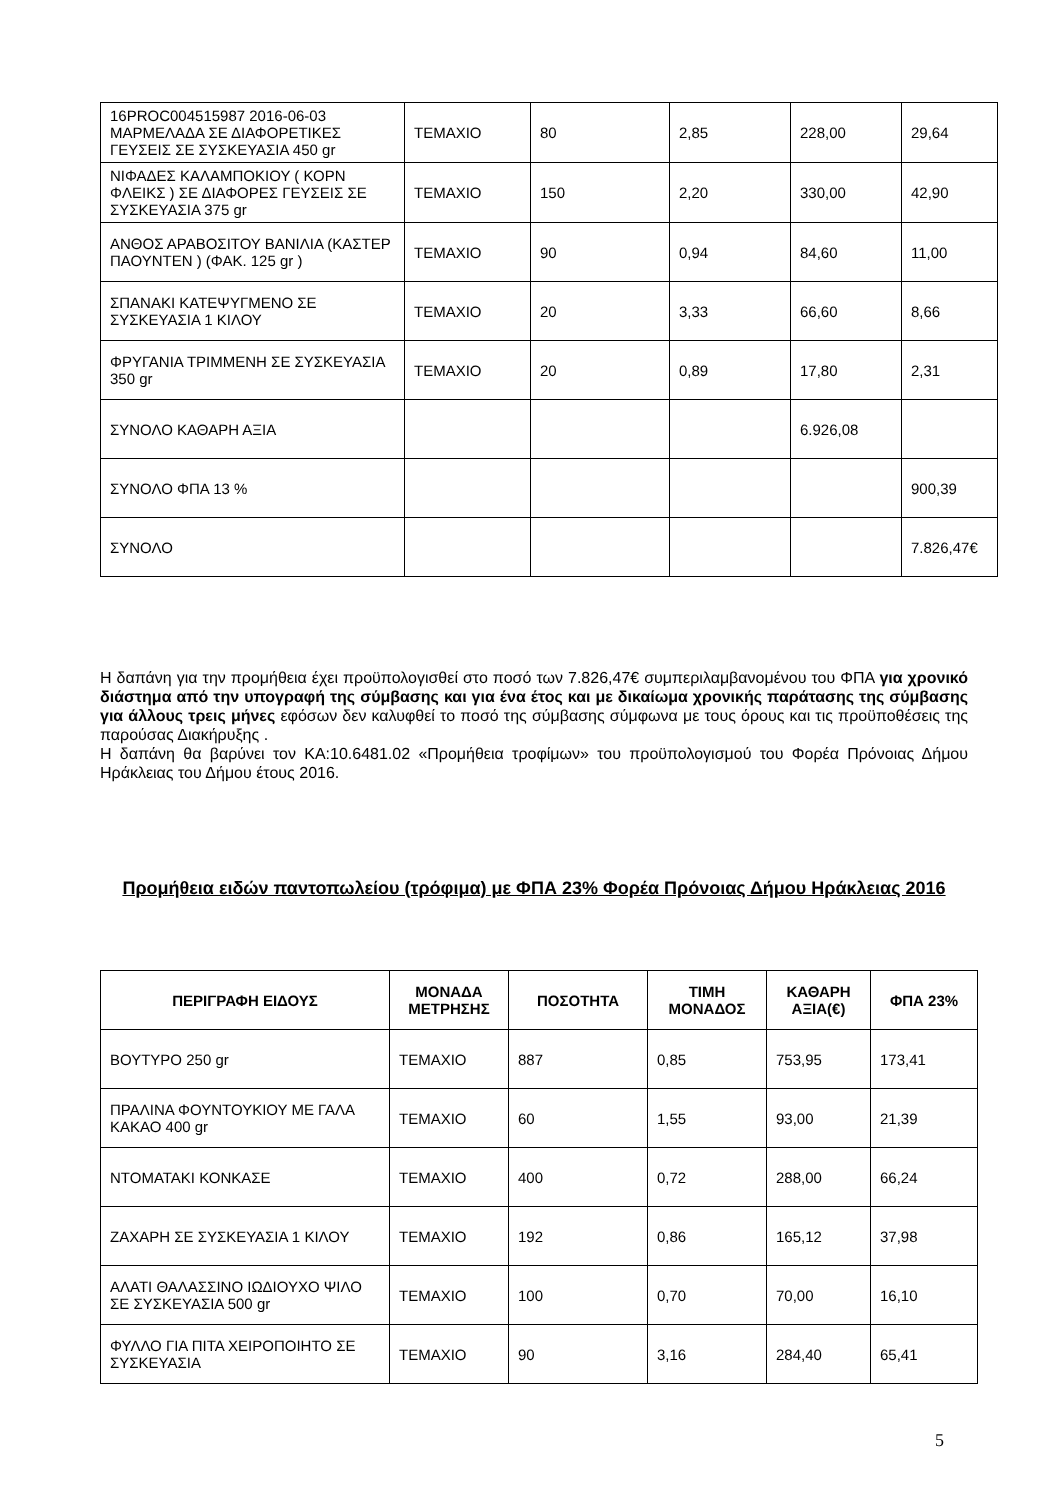| 16PROC004515987 2016-06-03 ΜΑΡΜΕΛΑΔΑ ΣΕ ΔΙΑΦΟΡΕΤΙΚΕΣ ΓΕΥΣΕΙΣ ΣΕ ΣΥΣΚΕΥΑΣΙΑ 450 gr | ΤΕΜΑΧΙΟ | 80 | 2,85 | 228,00 | 29,64 |
| ΝΙΦΑΔΕΣ ΚΑΛΑΜΠΟΚΙΟΥ ( ΚΟΡΝ ΦΛΕΙΚΣ ) ΣΕ ΔΙΑΦΟΡΕΣ ΓΕΥΣΕΙΣ ΣΕ ΣΥΣΚΕΥΑΣΙΑ 375 gr | ΤΕΜΑΧΙΟ | 150 | 2,20 | 330,00 | 42,90 |
| ΑΝΘΟΣ ΑΡΑΒΟΣΙΤΟΥ ΒΑΝΙΛΙΑ (ΚΑΣΤΕΡ ΠΑΟΥΝΤΕΝ ) (ΦΑΚ. 125 gr ) | ΤΕΜΑΧΙΟ | 90 | 0,94 | 84,60 | 11,00 |
| ΣΠΑΝΑΚΙ ΚΑΤΕΨΥΓΜΕΝΟ ΣΕ ΣΥΣΚΕΥΑΣΙΑ 1 ΚΙΛΟΥ | ΤΕΜΑΧΙΟ | 20 | 3,33 | 66,60 | 8,66 |
| ΦΡΥΓΑΝΙΑ ΤΡΙΜΜΕΝΗ ΣΕ ΣΥΣΚΕΥΑΣΙΑ 350 gr | ΤΕΜΑΧΙΟ | 20 | 0,89 | 17,80 | 2,31 |
| ΣΥΝΟΛΟ ΚΑΘΑΡΗ ΑΞΙΑ | | | | 6.926,08 | |
| ΣΥΝΟΛΟ ΦΠΑ 13 % | | | | | 900,39 |
| ΣΥΝΟΛΟ | | | | | 7.826,47€ |
Η δαπάνη για την προμήθεια έχει προϋπολογισθεί στο ποσό των 7.826,47€ συμπεριλαμβανομένου του ΦΠΑ για χρονικό διάστημα από την υπογραφή της σύμβασης και για ένα έτος και με δικαίωμα χρονικής παράτασης της σύμβασης για άλλους τρεις μήνες εφόσων δεν καλυφθεί το ποσό της σύμβασης σύμφωνα με τους όρους και τις προϋποθέσεις της παρούσας Διακήρυξης .
Η δαπάνη θα βαρύνει τον ΚΑ:10.6481.02 «Προμήθεια τροφίμων» του προϋπολογισμού του Φορέα Πρόνοιας Δήμου Ηράκλειας του Δήμου έτους 2016.
Προμήθεια ειδών παντοπωλείου (τρόφιμα) με ΦΠΑ 23% Φορέα Πρόνοιας Δήμου Ηράκλειας 2016
| ΠΕΡΙΓΡΑΦΗ ΕΙΔΟΥΣ | ΜΟΝΑΔΑ ΜΕΤΡΗΣΗΣ | ΠΟΣΟΤΗΤΑ | ΤΙΜΗ ΜΟΝΑΔΟΣ | ΚΑΘΑΡΗ ΑΞΙΑ(€) | ΦΠΑ 23% |
| --- | --- | --- | --- | --- | --- |
| ΒΟΥΤΥΡΟ 250 gr | ΤΕΜΑΧΙΟ | 887 | 0,85 | 753,95 | 173,41 |
| ΠΡΑΛΙΝΑ ΦΟΥΝΤΟΥΚΙΟΥ ΜΕ ΓΑΛΑ ΚΑΚΑΟ 400 gr | ΤΕΜΑΧΙΟ | 60 | 1,55 | 93,00 | 21,39 |
| ΝΤΟΜΑΤΑΚΙ ΚΟΝΚΑΣΕ | ΤΕΜΑΧΙΟ | 400 | 0,72 | 288,00 | 66,24 |
| ΖΑΧΑΡΗ ΣΕ ΣΥΣΚΕΥΑΣΙΑ 1 ΚΙΛΟΥ | ΤΕΜΑΧΙΟ | 192 | 0,86 | 165,12 | 37,98 |
| ΑΛΑΤΙ ΘΑΛΑΣΣΙΝΟ ΙΩΔΙΟΥΧΟ ΨΙΛΟ ΣΕ ΣΥΣΚΕΥΑΣΙΑ 500 gr | ΤΕΜΑΧΙΟ | 100 | 0,70 | 70,00 | 16,10 |
| ΦΥΛΛΟ ΓΙΑ ΠΙΤΑ ΧΕΙΡΟΠΟΙΗΤΟ ΣΕ ΣΥΣΚΕΥΑΣΙΑ | ΤΕΜΑΧΙΟ | 90 | 3,16 | 284,40 | 65,41 |
5